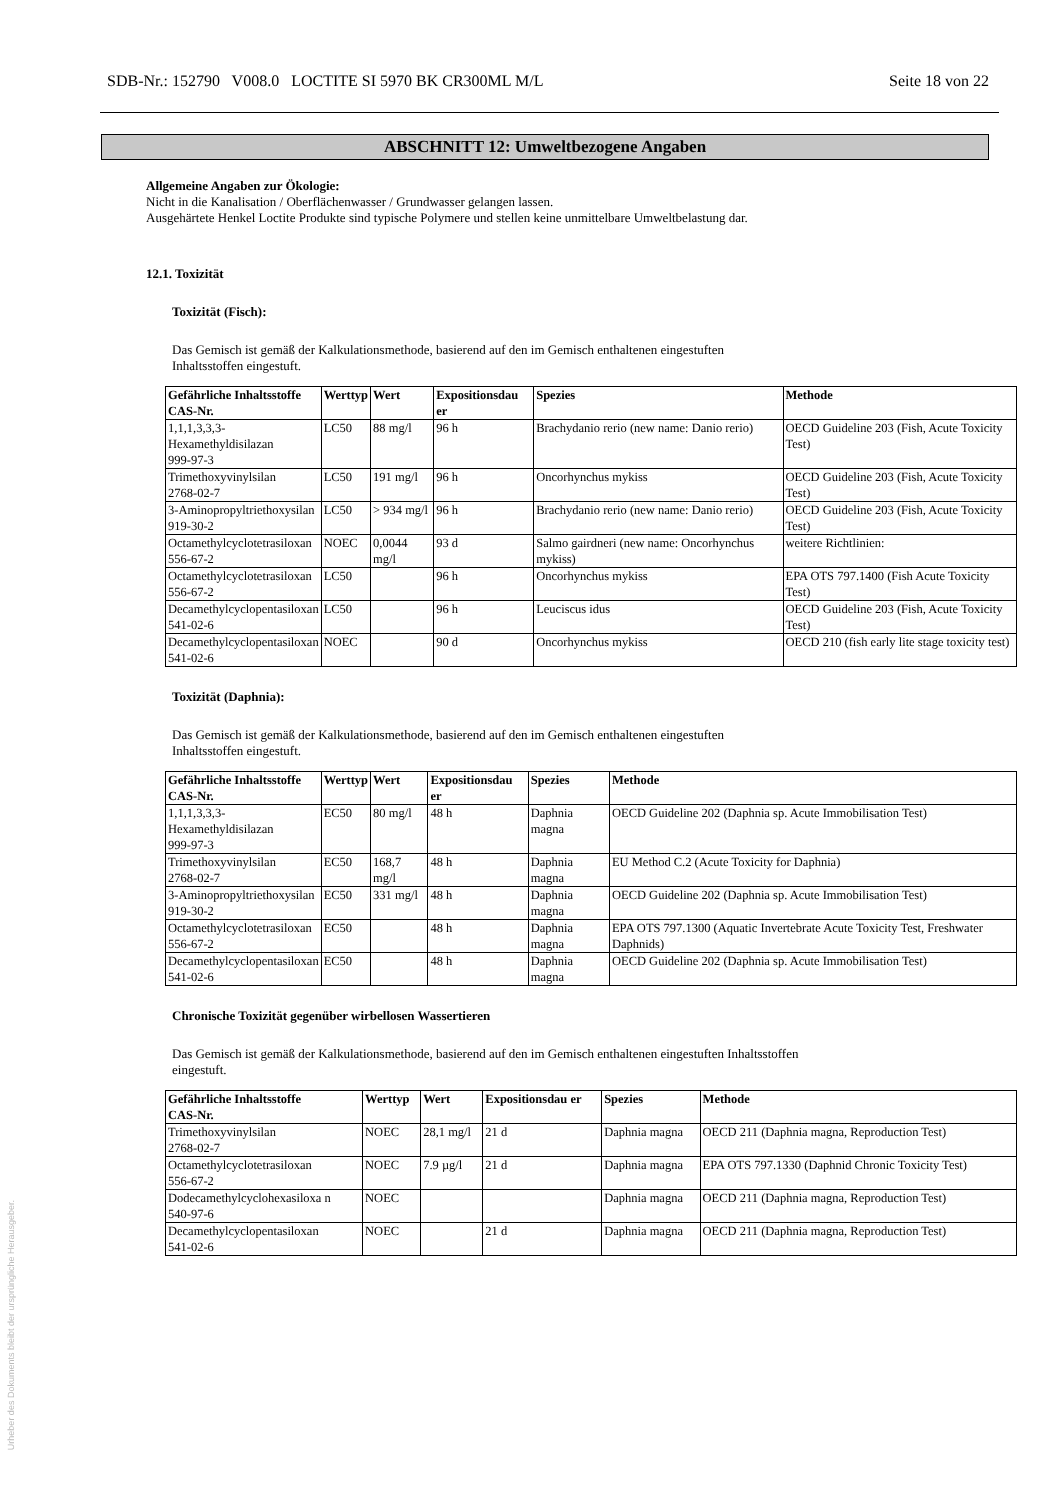SDB-Nr.: 152790 V008.0 LOCTITE SI 5970 BK CR300ML M/L Seite 18 von 22
ABSCHNITT 12: Umweltbezogene Angaben
Allgemeine Angaben zur Ökologie:
Nicht in die Kanalisation / Oberflächenwasser / Grundwasser gelangen lassen.
Ausgehärtete Henkel Loctite Produkte sind typische Polymere und stellen keine unmittelbare Umweltbelastung dar.
12.1. Toxizität
Toxizität (Fisch):
Das Gemisch ist gemäß der Kalkulationsmethode, basierend auf den im Gemisch enthaltenen eingestuften
Inhaltsstoffen eingestuft.
| Gefährliche Inhaltsstoffe CAS-Nr. | Werttyp | Wert | Expositionsdau er | Spezies | Methode |
| --- | --- | --- | --- | --- | --- |
| 1,1,1,3,3,3- Hexamethyldisilazan 999-97-3 | LC50 | 88 mg/l | 96 h | Brachydanio rerio (new name: Danio rerio) | OECD Guideline 203 (Fish, Acute Toxicity Test) |
| Trimethoxyvinylsilan 2768-02-7 | LC50 | 191 mg/l | 96 h | Oncorhynchus mykiss | OECD Guideline 203 (Fish, Acute Toxicity Test) |
| 3-Aminopropyltriethoxysilan 919-30-2 | LC50 | > 934 mg/l | 96 h | Brachydanio rerio (new name: Danio rerio) | OECD Guideline 203 (Fish, Acute Toxicity Test) |
| Octamethylcyclotetrasiloxan 556-67-2 | NOEC | 0,0044 mg/l | 93 d | Salmo gairdneri (new name: Oncorhynchus mykiss) | weitere Richtlinien: |
| Octamethylcyclotetrasiloxan 556-67-2 | LC50 | | 96 h | Oncorhynchus mykiss | EPA OTS 797.1400 (Fish Acute Toxicity Test) |
| Decamethylcyclopentasiloxan 541-02-6 | LC50 | | 96 h | Leuciscus idus | OECD Guideline 203 (Fish, Acute Toxicity Test) |
| Decamethylcyclopentasiloxan 541-02-6 | NOEC | | 90 d | Oncorhynchus mykiss | OECD 210 (fish early lite stage toxicity test) |
Toxizität (Daphnia):
Das Gemisch ist gemäß der Kalkulationsmethode, basierend auf den im Gemisch enthaltenen eingestuften
Inhaltsstoffen eingestuft.
| Gefährliche Inhaltsstoffe CAS-Nr. | Werttyp | Wert | Expositionsdau er | Spezies | Methode |
| --- | --- | --- | --- | --- | --- |
| 1,1,1,3,3,3- Hexamethyldisilazan 999-97-3 | EC50 | 80 mg/l | 48 h | Daphnia magna | OECD Guideline 202 (Daphnia sp. Acute Immobilisation Test) |
| Trimethoxyvinylsilan 2768-02-7 | EC50 | 168,7 mg/l | 48 h | Daphnia magna | EU Method C.2 (Acute Toxicity for Daphnia) |
| 3-Aminopropyltriethoxysilan 919-30-2 | EC50 | 331 mg/l | 48 h | Daphnia magna | OECD Guideline 202 (Daphnia sp. Acute Immobilisation Test) |
| Octamethylcyclotetrasiloxan 556-67-2 | EC50 | | 48 h | Daphnia magna | EPA OTS 797.1300 (Aquatic Invertebrate Acute Toxicity Test, Freshwater Daphnids) |
| Decamethylcyclopentasiloxan 541-02-6 | EC50 | | 48 h | Daphnia magna | OECD Guideline 202 (Daphnia sp. Acute Immobilisation Test) |
Chronische Toxizität gegenüber wirbellosen Wassertieren
Das Gemisch ist gemäß der Kalkulationsmethode, basierend auf den im Gemisch enthaltenen eingestuften Inhaltsstoffen
eingestuft.
| Gefährliche Inhaltsstoffe CAS-Nr. | Werttyp | Wert | Expositionsdau er | Spezies | Methode |
| --- | --- | --- | --- | --- | --- |
| Trimethoxyvinylsilan 2768-02-7 | NOEC | 28,1 mg/l | 21 d | Daphnia magna | OECD 211 (Daphnia magna, Reproduction Test) |
| Octamethylcyclotetrasiloxan 556-67-2 | NOEC | 7.9 µg/l | 21 d | Daphnia magna | EPA OTS 797.1330 (Daphnid Chronic Toxicity Test) |
| Dodecamethylcyclohexasiloxa n 540-97-6 | NOEC | | | Daphnia magna | OECD 211 (Daphnia magna, Reproduction Test) |
| Decamethylcyclopentasiloxan 541-02-6 | NOEC | | 21 d | Daphnia magna | OECD 211 (Daphnia magna, Reproduction Test) |
Urheber des Dokuments bleibt der ursprüngliche Herausgeber.